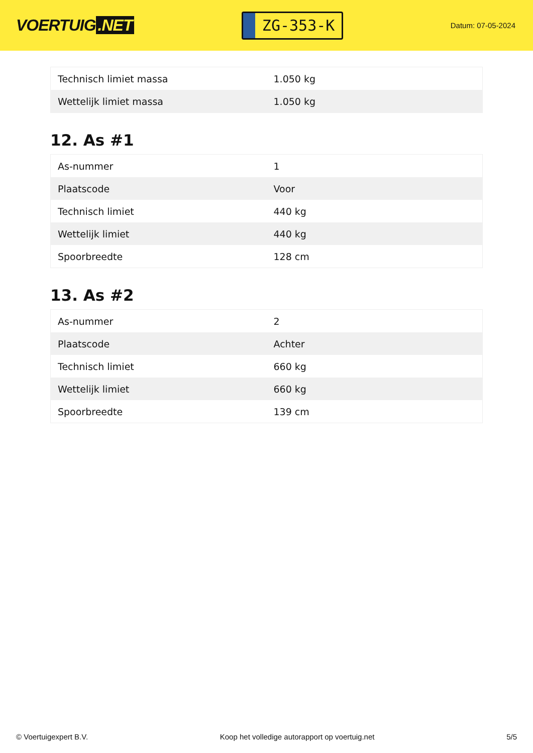VOERTUIG.NET
ZG-353-K
Datum: 07-05-2024
| Technisch limiet massa | 1.050 kg |
| Wettelijk limiet massa | 1.050 kg |
12. As #1
| As-nummer | 1 |
| Plaatscode | Voor |
| Technisch limiet | 440 kg |
| Wettelijk limiet | 440 kg |
| Spoorbreedte | 128 cm |
13. As #2
| As-nummer | 2 |
| Plaatscode | Achter |
| Technisch limiet | 660 kg |
| Wettelijk limiet | 660 kg |
| Spoorbreedte | 139 cm |
© Voertuigexpert B.V. Koop het volledige autorapport op voertuig.net 5/5